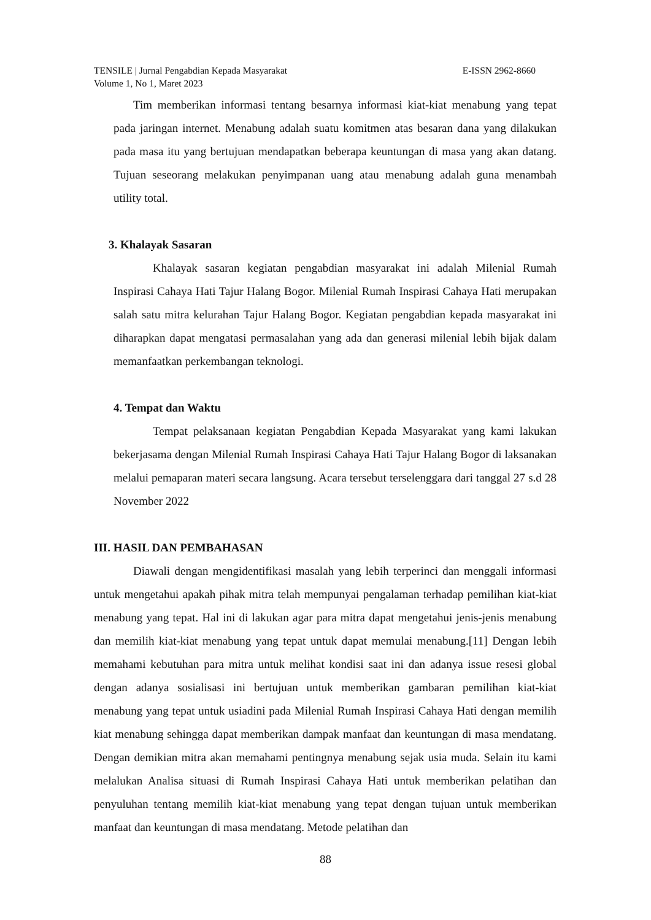E-ISSN 2962-8660 TENSILE | Jurnal Pengabdian Kepada Masyarakat
Volume 1, No 1, Maret 2023
Tim memberikan informasi tentang besarnya informasi kiat-kiat menabung yang tepat pada jaringan internet. Menabung adalah suatu komitmen atas besaran dana yang dilakukan pada masa itu yang bertujuan mendapatkan beberapa keuntungan di masa yang akan datang. Tujuan seseorang melakukan penyimpanan uang atau menabung adalah guna menambah utility total.
3. Khalayak Sasaran
Khalayak sasaran kegiatan pengabdian masyarakat ini adalah Milenial Rumah Inspirasi Cahaya Hati Tajur Halang Bogor. Milenial Rumah Inspirasi Cahaya Hati merupakan salah satu mitra kelurahan Tajur Halang Bogor. Kegiatan pengabdian kepada masyarakat ini diharapkan dapat mengatasi permasalahan yang ada dan generasi milenial lebih bijak dalam memanfaatkan perkembangan teknologi.
4. Tempat dan Waktu
Tempat pelaksanaan kegiatan Pengabdian Kepada Masyarakat yang kami lakukan bekerjasama dengan Milenial Rumah Inspirasi Cahaya Hati Tajur Halang Bogor di laksanakan melalui pemaparan materi secara langsung. Acara tersebut terselenggara dari tanggal 27 s.d 28 November 2022
III. HASIL DAN PEMBAHASAN
Diawali dengan mengidentifikasi masalah yang lebih terperinci dan menggali informasi untuk mengetahui apakah pihak mitra telah mempunyai pengalaman terhadap pemilihan kiat-kiat menabung yang tepat. Hal ini di lakukan agar para mitra dapat mengetahui jenis-jenis menabung dan memilih kiat-kiat menabung yang tepat untuk dapat memulai menabung.[11] Dengan lebih memahami kebutuhan para mitra untuk melihat kondisi saat ini dan adanya issue resesi global dengan adanya sosialisasi ini bertujuan untuk memberikan gambaran pemilihan kiat-kiat menabung yang tepat untuk usiadini pada Milenial Rumah Inspirasi Cahaya Hati dengan memilih kiat menabung sehingga dapat memberikan dampak manfaat dan keuntungan di masa mendatang. Dengan demikian mitra akan memahami pentingnya menabung sejak usia muda. Selain itu kami melalukan Analisa situasi di Rumah Inspirasi Cahaya Hati untuk memberikan pelatihan dan penyuluhan tentang memilih kiat-kiat menabung yang tepat dengan tujuan untuk memberikan manfaat dan keuntungan di masa mendatang. Metode pelatihan dan
88